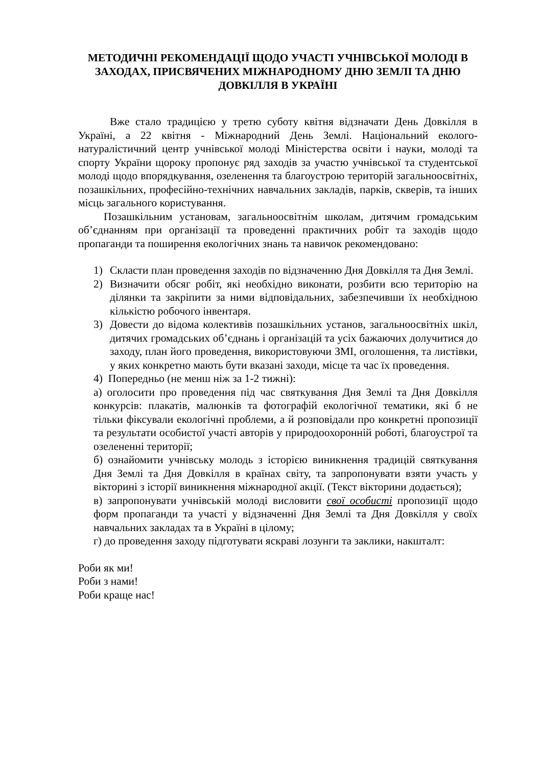МЕТОДИЧНІ РЕКОМЕНДАЦІЇ ЩОДО УЧАСТІ УЧНІВСЬКОЇ МОЛОДІ В ЗАХОДАХ, ПРИСВЯЧЕНИХ МІЖНАРОДНОМУ ДНЮ ЗЕМЛІ ТА ДНЮ ДОВКІЛЛЯ В УКРАЇНІ
Вже стало традицією у третю суботу квітня відзначати День Довкілля в Україні, а 22 квітня - Міжнародний День Землі. Національний еколого-натуралістичний центр учнівської молоді Міністерства освіти і науки, молоді та спорту України щороку пропонує ряд заходів за участю учнівської та студентської молоді щодо впорядкування, озеленення та благоустрою територій загальноосвітніх, позашкільних, професійно-технічних навчальних закладів, парків, скверів, та інших місць загального користування.
Позашкільним установам, загальноосвітнім школам, дитячим громадським об’єднанням при організації та проведенні практичних робіт та заходів щодо пропаганди та поширення екологічних знань та навичок рекомендовано:
1) Скласти план проведення заходів по відзначенню Дня Довкілля та Дня Землі.
2) Визначити обсяг робіт, які необхідно виконати, розбити всю територію на ділянки та закріпити за ними відповідальних, забезпечивши їх необхідною кількістю робочого інвентаря.
3) Довести до відома колективів позашкільних установ, загальноосвітніх шкіл, дитячих громадських об’єднань і організацій та усіх бажаючих долучитися до заходу, план його проведення, використовуючи ЗМІ, оголошення, та листівки, у яких конкретно мають бути вказані заходи, місце та час їх проведення.
4) Попередньо (не менш ніж за 1-2 тижні):
а) оголосити про проведення під час святкування Дня Землі та Дня Довкілля конкурсів: плакатів, малюнків та фотографій екологічної тематики, які б не тільки фіксували екологічні проблеми, а й розповідали про конкретні пропозиції та результати особистої участі авторів у природоохоронній роботі, благоустрої та озелененні території;
б) ознайомити учнівську молодь з історією виникнення традицій святкування Дня Землі та Дня Довкілля в країнах світу, та запропонувати взяти участь у вікторині з історії виникнення міжнародної акції. (Текст вікторини додається);
в) запропонувати учнівській молоді висловити свої особисті пропозиції щодо форм пропаганди та участі у відзначенні Дня Землі та Дня Довкілля у своїх навчальних закладах та в Україні в цілому;
г) до проведення заходу підготувати яскраві лозунги та заклики, накшталт:
Роби як ми!
Роби з нами!
Роби краще нас!